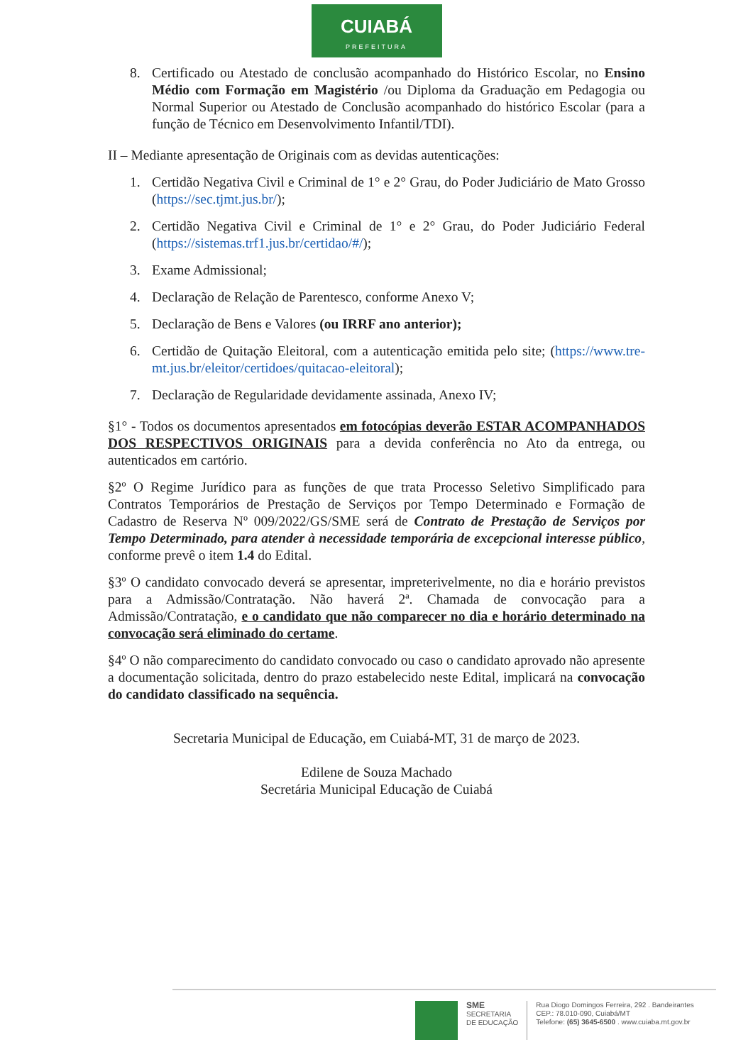CUIABÁ
PREFEITURA
8. Certificado ou Atestado de conclusão acompanhado do Histórico Escolar, no Ensino Médio com Formação em Magistério /ou Diploma da Graduação em Pedagogia ou Normal Superior ou Atestado de Conclusão acompanhado do histórico Escolar (para a função de Técnico em Desenvolvimento Infantil/TDI).
II – Mediante apresentação de Originais com as devidas autenticações:
1. Certidão Negativa Civil e Criminal de 1° e 2° Grau, do Poder Judiciário de Mato Grosso (https://sec.tjmt.jus.br/);
2. Certidão Negativa Civil e Criminal de 1° e 2° Grau, do Poder Judiciário Federal (https://sistemas.trf1.jus.br/certidao/#/);
3. Exame Admissional;
4. Declaração de Relação de Parentesco, conforme Anexo V;
5. Declaração de Bens e Valores (ou IRRF ano anterior);
6. Certidão de Quitação Eleitoral, com a autenticação emitida pelo site; (https://www.tre-mt.jus.br/eleitor/certidoes/quitacao-eleitoral);
7. Declaração de Regularidade devidamente assinada, Anexo IV;
§1° - Todos os documentos apresentados em fotocópias deverão ESTAR ACOMPANHADOS DOS RESPECTIVOS ORIGINAIS para a devida conferência no Ato da entrega, ou autenticados em cartório.
§2º O Regime Jurídico para as funções de que trata Processo Seletivo Simplificado para Contratos Temporários de Prestação de Serviços por Tempo Determinado e Formação de Cadastro de Reserva Nº 009/2022/GS/SME será de Contrato de Prestação de Serviços por Tempo Determinado, para atender à necessidade temporária de excepcional interesse público, conforme prevê o item 1.4 do Edital.
§3º O candidato convocado deverá se apresentar, impreterivelmente, no dia e horário previstos para a Admissão/Contratação. Não haverá 2ª. Chamada de convocação para a Admissão/Contratação, e o candidato que não comparecer no dia e horário determinado na convocação será eliminado do certame.
§4º O não comparecimento do candidato convocado ou caso o candidato aprovado não apresente a documentação solicitada, dentro do prazo estabelecido neste Edital, implicará na convocação do candidato classificado na sequência.
Secretaria Municipal de Educação, em Cuiabá-MT, 31 de março de 2023.
Edilene de Souza Machado
Secretária Municipal Educação de Cuiabá
SME
SECRETARIA
DE EDUCAÇÃO
Rua Diogo Domingos Ferreira, 292 . Bandeirantes
CEP.: 78.010-090, Cuiabá/MT
Telefone: (65) 3645-6500 . www.cuiaba.mt.gov.br